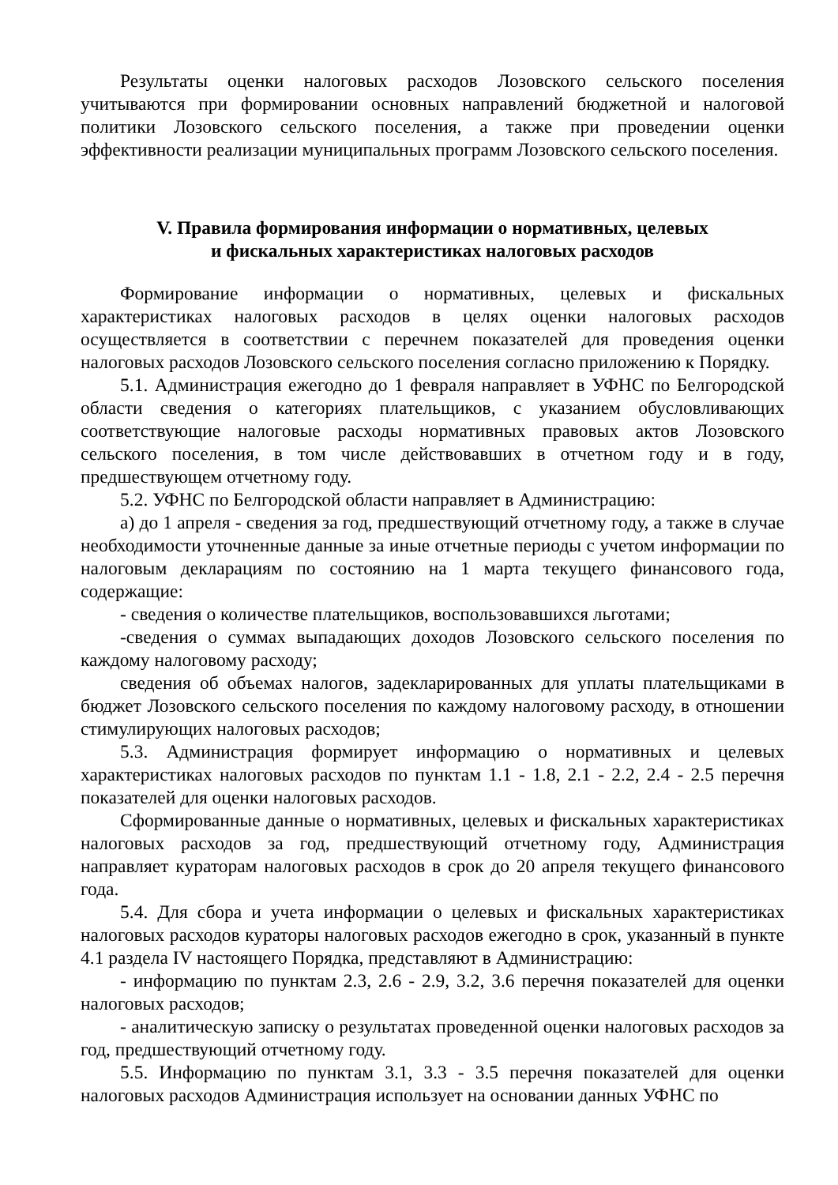Результаты оценки налоговых расходов Лозовского сельского поселения учитываются при формировании основных направлений бюджетной и налоговой политики Лозовского сельского поселения, а также при проведении оценки эффективности реализации муниципальных программ Лозовского сельского поселения.
V. Правила формирования информации о нормативных, целевых
и фискальных характеристиках налоговых расходов
Формирование информации о нормативных, целевых и фискальных характеристиках налоговых расходов в целях оценки налоговых расходов осуществляется в соответствии с перечнем показателей для проведения оценки налоговых расходов Лозовского сельского поселения согласно приложению к Порядку.
5.1. Администрация ежегодно до 1 февраля направляет в УФНС по Белгородской области сведения о категориях плательщиков, с указанием обусловливающих соответствующие налоговые расходы нормативных правовых актов Лозовского сельского поселения, в том числе действовавших в отчетном году и в году, предшествующем отчетному году.
5.2. УФНС по Белгородской области направляет в Администрацию:
а) до 1 апреля - сведения за год, предшествующий отчетному году, а также в случае необходимости уточненные данные за иные отчетные периоды с учетом информации по налоговым декларациям по состоянию на 1 марта текущего финансового года, содержащие:
- сведения о количестве плательщиков, воспользовавшихся льготами;
-сведения о суммах выпадающих доходов Лозовского сельского поселения по каждому налоговому расходу;
сведения об объемах налогов, задекларированных для уплаты плательщиками в бюджет Лозовского сельского поселения по каждому налоговому расходу, в отношении стимулирующих налоговых расходов;
5.3. Администрация формирует информацию о нормативных и целевых характеристиках налоговых расходов по пунктам 1.1 - 1.8, 2.1 - 2.2, 2.4 - 2.5 перечня показателей для оценки налоговых расходов.
Сформированные данные о нормативных, целевых и фискальных характеристиках налоговых расходов за год, предшествующий отчетному году, Администрация направляет кураторам налоговых расходов в срок до 20 апреля текущего финансового года.
5.4. Для сбора и учета информации о целевых и фискальных характеристиках налоговых расходов кураторы налоговых расходов ежегодно в срок, указанный в пункте 4.1 раздела IV настоящего Порядка, представляют в Администрацию:
- информацию по пунктам 2.3, 2.6 - 2.9, 3.2, 3.6 перечня показателей для оценки налоговых расходов;
- аналитическую записку о результатах проведенной оценки налоговых расходов за год, предшествующий отчетному году.
5.5. Информацию по пунктам 3.1, 3.3 - 3.5 перечня показателей для оценки налоговых расходов Администрация использует на основании данных УФНС по